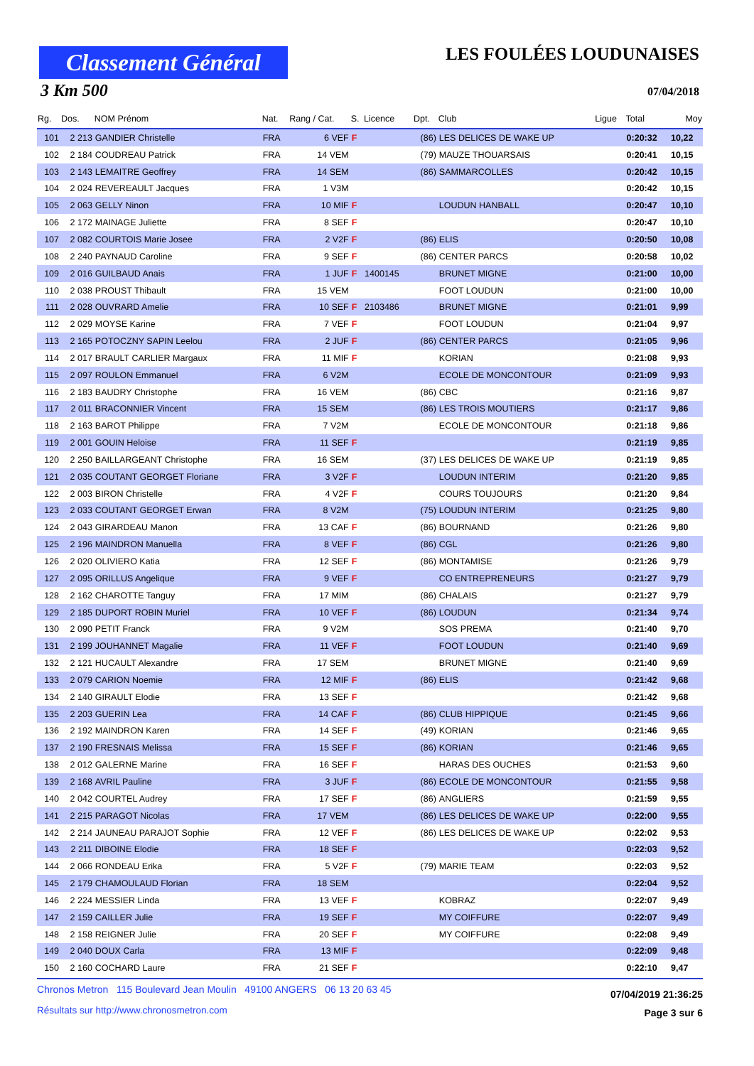Classement Général
LES FOULÉES LOUDUNAISES
3 Km 500 07/04/2018
| Rg. | Dos. | NOM Prénom | Nat. | Rang / Cat. | S. | Licence | Dpt. | Club | Ligue | Total | Moy |
| --- | --- | --- | --- | --- | --- | --- | --- | --- | --- | --- | --- |
| 101 | 2 213 | GANDIER Christelle | FRA | 6 VEF | F | | (86) | LES DELICES DE WAKE UP | | 0:20:32 | 10,22 |
| 102 | 2 184 | COUDREAU Patrick | FRA | 14 VEM | | | (79) | MAUZE THOUARSAIS | | 0:20:41 | 10,15 |
| 103 | 2 143 | LEMAITRE Geoffrey | FRA | 14 SEM | | | (86) | SAMMARCOLLES | | 0:20:42 | 10,15 |
| 104 | 2 024 | REVEREAULT Jacques | FRA | 1 V3M | | | | | | 0:20:42 | 10,15 |
| 105 | 2 063 | GELLY Ninon | FRA | 10 MIF | F | | | LOUDUN HANBALL | | 0:20:47 | 10,10 |
| 106 | 2 172 | MAINAGE Juliette | FRA | 8 SEF | F | | | | | 0:20:47 | 10,10 |
| 107 | 2 082 | COURTOIS Marie Josee | FRA | 2 V2F | F | | (86) | ELIS | | 0:20:50 | 10,08 |
| 108 | 2 240 | PAYNAUD Caroline | FRA | 9 SEF | F | | (86) | CENTER PARCS | | 0:20:58 | 10,02 |
| 109 | 2 016 | GUILBAUD Anais | FRA | 1 JUF | F | 1400145 | | BRUNET MIGNE | | 0:21:00 | 10,00 |
| 110 | 2 038 | PROUST Thibault | FRA | 15 VEM | | | | FOOT LOUDUN | | 0:21:00 | 10,00 |
| 111 | 2 028 | OUVRARD Amelie | FRA | 10 SEF | F | 2103486 | | BRUNET MIGNE | | 0:21:01 | 9,99 |
| 112 | 2 029 | MOYSE Karine | FRA | 7 VEF | F | | | FOOT LOUDUN | | 0:21:04 | 9,97 |
| 113 | 2 165 | POTOCZNY SAPIN Leelou | FRA | 2 JUF | F | | (86) | CENTER PARCS | | 0:21:05 | 9,96 |
| 114 | 2 017 | BRAULT CARLIER Margaux | FRA | 11 MIF | F | | | KORIAN | | 0:21:08 | 9,93 |
| 115 | 2 097 | ROULON Emmanuel | FRA | 6 V2M | | | | ECOLE DE MONCONTOUR | | 0:21:09 | 9,93 |
| 116 | 2 183 | BAUDRY Christophe | FRA | 16 VEM | | | (86) | CBC | | 0:21:16 | 9,87 |
| 117 | 2 011 | BRACONNIER Vincent | FRA | 15 SEM | | | (86) | LES TROIS MOUTIERS | | 0:21:17 | 9,86 |
| 118 | 2 163 | BAROT Philippe | FRA | 7 V2M | | | | ECOLE DE MONCONTOUR | | 0:21:18 | 9,86 |
| 119 | 2 001 | GOUIN Heloise | FRA | 11 SEF | F | | | | | 0:21:19 | 9,85 |
| 120 | 2 250 | BAILLARGEANT Christophe | FRA | 16 SEM | | | (37) | LES DELICES DE WAKE UP | | 0:21:19 | 9,85 |
| 121 | 2 035 | COUTANT GEORGET Floriane | FRA | 3 V2F | F | | | LOUDUN INTERIM | | 0:21:20 | 9,85 |
| 122 | 2 003 | BIRON Christelle | FRA | 4 V2F | F | | | COURS TOUJOURS | | 0:21:20 | 9,84 |
| 123 | 2 033 | COUTANT GEORGET Erwan | FRA | 8 V2M | | | (75) | LOUDUN INTERIM | | 0:21:25 | 9,80 |
| 124 | 2 043 | GIRARDEAU Manon | FRA | 13 CAF | F | | (86) | BOURNAND | | 0:21:26 | 9,80 |
| 125 | 2 196 | MAINDRON Manuella | FRA | 8 VEF | F | | (86) | CGL | | 0:21:26 | 9,80 |
| 126 | 2 020 | OLIVIERO Katia | FRA | 12 SEF | F | | (86) | MONTAMISE | | 0:21:26 | 9,79 |
| 127 | 2 095 | ORILLUS Angelique | FRA | 9 VEF | F | | | CO ENTREPRENEURS | | 0:21:27 | 9,79 |
| 128 | 2 162 | CHAROTTE Tanguy | FRA | 17 MIM | | | (86) | CHALAIS | | 0:21:27 | 9,79 |
| 129 | 2 185 | DUPORT ROBIN Muriel | FRA | 10 VEF | F | | (86) | LOUDUN | | 0:21:34 | 9,74 |
| 130 | 2 090 | PETIT Franck | FRA | 9 V2M | | | | SOS PREMA | | 0:21:40 | 9,70 |
| 131 | 2 199 | JOUHANNET Magalie | FRA | 11 VEF | F | | | FOOT LOUDUN | | 0:21:40 | 9,69 |
| 132 | 2 121 | HUCAULT Alexandre | FRA | 17 SEM | | | | BRUNET MIGNE | | 0:21:40 | 9,69 |
| 133 | 2 079 | CARION Noemie | FRA | 12 MIF | F | | (86) | ELIS | | 0:21:42 | 9,68 |
| 134 | 2 140 | GIRAULT Elodie | FRA | 13 SEF | F | | | | | 0:21:42 | 9,68 |
| 135 | 2 203 | GUERIN Lea | FRA | 14 CAF | F | | (86) | CLUB HIPPIQUE | | 0:21:45 | 9,66 |
| 136 | 2 192 | MAINDRON Karen | FRA | 14 SEF | F | | (49) | KORIAN | | 0:21:46 | 9,65 |
| 137 | 2 190 | FRESNAIS Melissa | FRA | 15 SEF | F | | (86) | KORIAN | | 0:21:46 | 9,65 |
| 138 | 2 012 | GALERNE Marine | FRA | 16 SEF | F | | | HARAS DES OUCHES | | 0:21:53 | 9,60 |
| 139 | 2 168 | AVRIL Pauline | FRA | 3 JUF | F | | (86) | ECOLE DE MONCONTOUR | | 0:21:55 | 9,58 |
| 140 | 2 042 | COURTEL Audrey | FRA | 17 SEF | F | | (86) | ANGLIERS | | 0:21:59 | 9,55 |
| 141 | 2 215 | PARAGOT Nicolas | FRA | 17 VEM | | | (86) | LES DELICES DE WAKE UP | | 0:22:00 | 9,55 |
| 142 | 2 214 | JAUNEAU PARAJOT Sophie | FRA | 12 VEF | F | | (86) | LES DELICES DE WAKE UP | | 0:22:02 | 9,53 |
| 143 | 2 211 | DIBOINE Elodie | FRA | 18 SEF | F | | | | | 0:22:03 | 9,52 |
| 144 | 2 066 | RONDEAU Erika | FRA | 5 V2F | F | | (79) | MARIE TEAM | | 0:22:03 | 9,52 |
| 145 | 2 179 | CHAMOULAUD Florian | FRA | 18 SEM | | | | | | 0:22:04 | 9,52 |
| 146 | 2 224 | MESSIER Linda | FRA | 13 VEF | F | | | KOBRAZ | | 0:22:07 | 9,49 |
| 147 | 2 159 | CAILLER Julie | FRA | 19 SEF | F | | | MY COIFFURE | | 0:22:07 | 9,49 |
| 148 | 2 158 | REIGNER Julie | FRA | 20 SEF | F | | | MY COIFFURE | | 0:22:08 | 9,49 |
| 149 | 2 040 | DOUX Carla | FRA | 13 MIF | F | | | | | 0:22:09 | 9,48 |
| 150 | 2 160 | COCHARD Laure | FRA | 21 SEF | F | | | | | 0:22:10 | 9,47 |
Chronos Metron 115 Boulevard Jean Moulin 49100 ANGERS 06 13 20 63 45
Résultats sur http://www.chronosmetron.com
07/04/2019 21:36:25
Page 3 sur 6